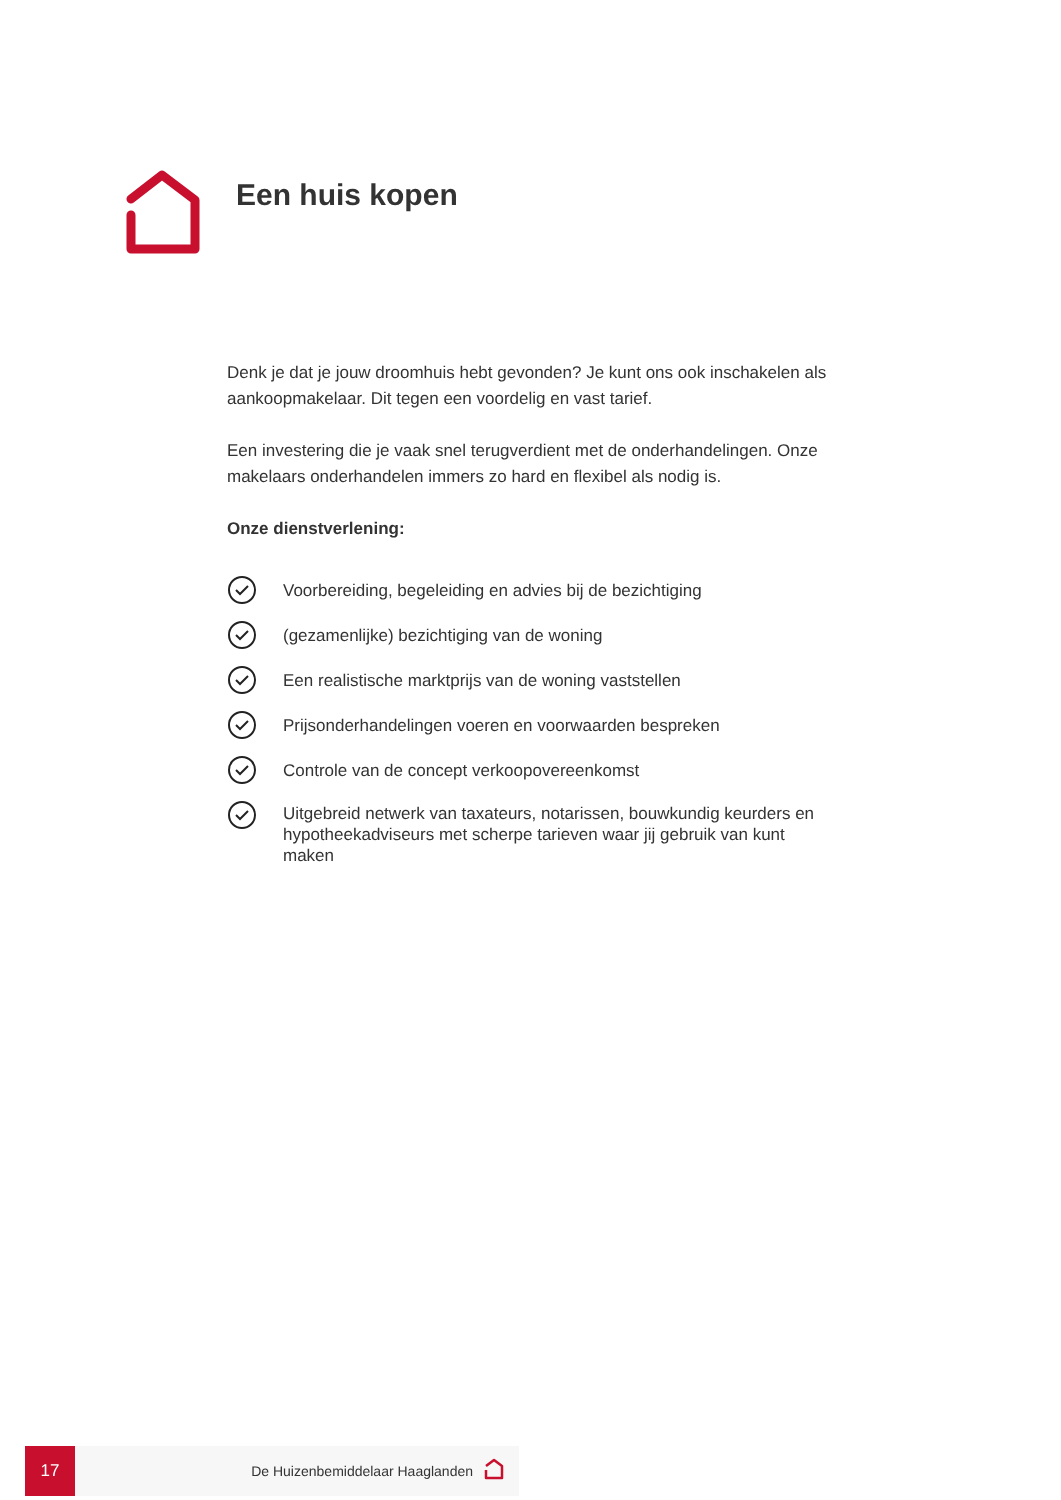Een huis kopen
Denk je dat je jouw droomhuis hebt gevonden? Je kunt ons ook inschakelen als aankoopmakelaar. Dit tegen een voordelig en vast tarief.
Een investering die je vaak snel terugverdient met de onderhandelingen. Onze makelaars onderhandelen immers zo hard en flexibel als nodig is.
Onze dienstverlening:
Voorbereiding, begeleiding en advies bij de bezichtiging
(gezamenlijke) bezichtiging van de woning
Een realistische marktprijs van de woning vaststellen
Prijsonderhandelingen voeren en voorwaarden bespreken
Controle van de concept verkoopovereenkomst
Uitgebreid netwerk van taxateurs, notarissen, bouwkundig keurders en hypotheekadviseurs met scherpe tarieven waar jij gebruik van kunt maken
17
De Huizenbemiddelaar Haaglanden